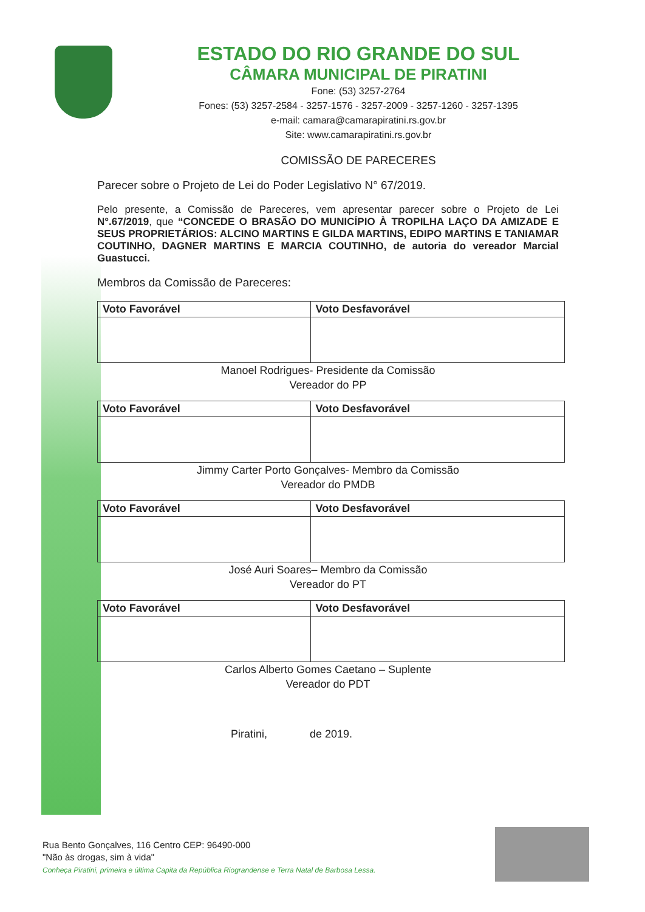ESTADO DO RIO GRANDE DO SUL
CÂMARA MUNICIPAL DE PIRATINI
Fone: (53) 3257-2764
Fones: (53) 3257-2584 - 3257-1576 - 3257-2009 - 3257-1260 - 3257-1395
e-mail: camara@camarapiratini.rs.gov.br
Site: www.camarapiratini.rs.gov.br
COMISSÃO DE PARECERES
Parecer sobre o Projeto de Lei do Poder Legislativo N° 67/2019.
Pelo presente, a Comissão de Pareceres, vem apresentar parecer sobre o Projeto de Lei N°.67/2019, que “CONCEDE O BRASÃO DO MUNICÍPIO À TROPILHA LAÇO DA AMIZADE E SEUS PROPRIETÁRIOS: ALCINO MARTINS E GILDA MARTINS, EDIPO MARTINS E TANIAMAR COUTINHO, DAGNER MARTINS E MARCIA COUTINHO, de autoria do vereador Marcial Guastucci.
Membros da Comissão de Pareceres:
| Voto Favorável | Voto Desfavorável |
| --- | --- |
Manoel Rodrigues- Presidente da Comissão
Vereador do PP
| Voto Favorável | Voto Desfavorável |
| --- | --- |
Jimmy Carter Porto Gonçalves- Membro da Comissão
Vereador do PMDB
| Voto Favorável | Voto Desfavorável |
| --- | --- |
José Auri Soares– Membro da Comissão
Vereador do PT
| Voto Favorável | Voto Desfavorável |
| --- | --- |
Carlos Alberto Gomes Caetano – Suplente
Vereador do PDT
Piratini, de 2019.
Rua Bento Gonçalves, 116 Centro CEP: 96490-000
"Não às drogas, sim à vida"
Conheça Piratini, primeira e última Capita da República Riograndense e Terra Natal de Barbosa Lessa.